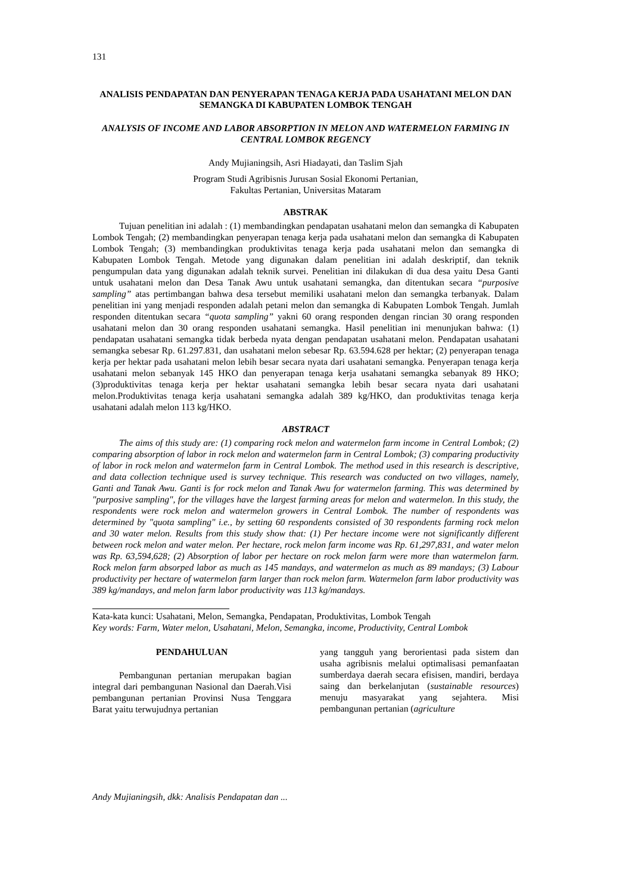131
ANALISIS PENDAPATAN DAN PENYERAPAN TENAGA KERJA PADA USAHATANI MELON DAN SEMANGKA DI KABUPATEN LOMBOK TENGAH
ANALYSIS OF INCOME AND LABOR ABSORPTION IN MELON AND WATERMELON FARMING IN CENTRAL LOMBOK REGENCY
Andy Mujianingsih, Asri Hiadayati, dan Taslim Sjah
Program Studi Agribisnis Jurusan Sosial Ekonomi Pertanian,
Fakultas Pertanian, Universitas Mataram
ABSTRAK
Tujuan penelitian ini adalah : (1) membandingkan pendapatan usahatani melon dan semangka di Kabupaten Lombok Tengah; (2) membandingkan penyerapan tenaga kerja pada usahatani melon dan semangka di Kabupaten Lombok Tengah; (3) membandingkan produktivitas tenaga kerja pada usahatani melon dan semangka di Kabupaten Lombok Tengah. Metode yang digunakan dalam penelitian ini adalah deskriptif, dan teknik pengumpulan data yang digunakan adalah teknik survei. Penelitian ini dilakukan di dua desa yaitu Desa Ganti untuk usahatani melon dan Desa Tanak Awu untuk usahatani semangka, dan ditentukan secara “purposive sampling” atas pertimbangan bahwa desa tersebut memiliki usahatani melon dan semangka terbanyak. Dalam penelitian ini yang menjadi responden adalah petani melon dan semangka di Kabupaten Lombok Tengah. Jumlah responden ditentukan secara “quota sampling” yakni 60 orang responden dengan rincian 30 orang responden usahatani melon dan 30 orang responden usahatani semangka. Hasil penelitian ini menunjukan bahwa: (1) pendapatan usahatani semangka tidak berbeda nyata dengan pendapatan usahatani melon. Pendapatan usahatani semangka sebesar Rp. 61.297.831, dan usahatani melon sebesar Rp. 63.594.628 per hektar; (2) penyerapan tenaga kerja per hektar pada usahatani melon lebih besar secara nyata dari usahatani semangka. Penyerapan tenaga kerja usahatani melon sebanyak 145 HKO dan penyerapan tenaga kerja usahatani semangka sebanyak 89 HKO; (3)produktivitas tenaga kerja per hektar usahatani semangka lebih besar secara nyata dari usahatani melon.Produktivitas tenaga kerja usahatani semangka adalah 389 kg/HKO, dan produktivitas tenaga kerja usahatani adalah melon 113 kg/HKO.
ABSTRACT
The aims of this study are: (1) comparing rock melon and watermelon farm income in Central Lombok; (2) comparing absorption of labor in rock melon and watermelon farm in Central Lombok; (3) comparing productivity of labor in rock melon and watermelon farm in Central Lombok. The method used in this research is descriptive, and data collection technique used is survey technique. This research was conducted on two villages, namely, Ganti and Tanak Awu. Ganti is for rock melon and Tanak Awu for watermelon farming. This was determined by "purposive sampling", for the villages have the largest farming areas for melon and watermelon. In this study, the respondents were rock melon and watermelon growers in Central Lombok. The number of respondents was determined by "quota sampling" i.e., by setting 60 respondents consisted of 30 respondents farming rock melon and 30 water melon. Results from this study show that: (1) Per hectare income were not significantly different between rock melon and water melon. Per hectare, rock melon farm income was Rp. 61,297,831, and water melon was Rp. 63,594,628; (2) Absorption of labor per hectare on rock melon farm were more than watermelon farm. Rock melon farm absorped labor as much as 145 mandays, and watermelon as much as 89 mandays; (3) Labour productivity per hectare of watermelon farm larger than rock melon farm. Watermelon farm labor productivity was 389 kg/mandays, and melon farm labor productivity was 113 kg/mandays.
Kata-kata kunci: Usahatani, Melon, Semangka, Pendapatan, Produktivitas, Lombok Tengah
Key words: Farm, Water melon, Usahatani, Melon, Semangka, income, Productivity, Central Lombok
PENDAHULUAN
Pembangunan pertanian merupakan bagian integral dari pembangunan Nasional dan Daerah.Visi pembangunan pertanian Provinsi Nusa Tenggara Barat yaitu terwujudnya pertanian
yang tangguh yang berorientasi pada sistem dan usaha agribisnis melalui optimalisasi pemanfaatan sumberdaya daerah secara efisisen, mandiri, berdaya saing dan berkelanjutan (sustainable resources) menuju masyarakat yang sejahtera. Misi pembangunan pertanian (agriculture
Andy Mujianingsih, dkk: Analisis Pendapatan dan ...